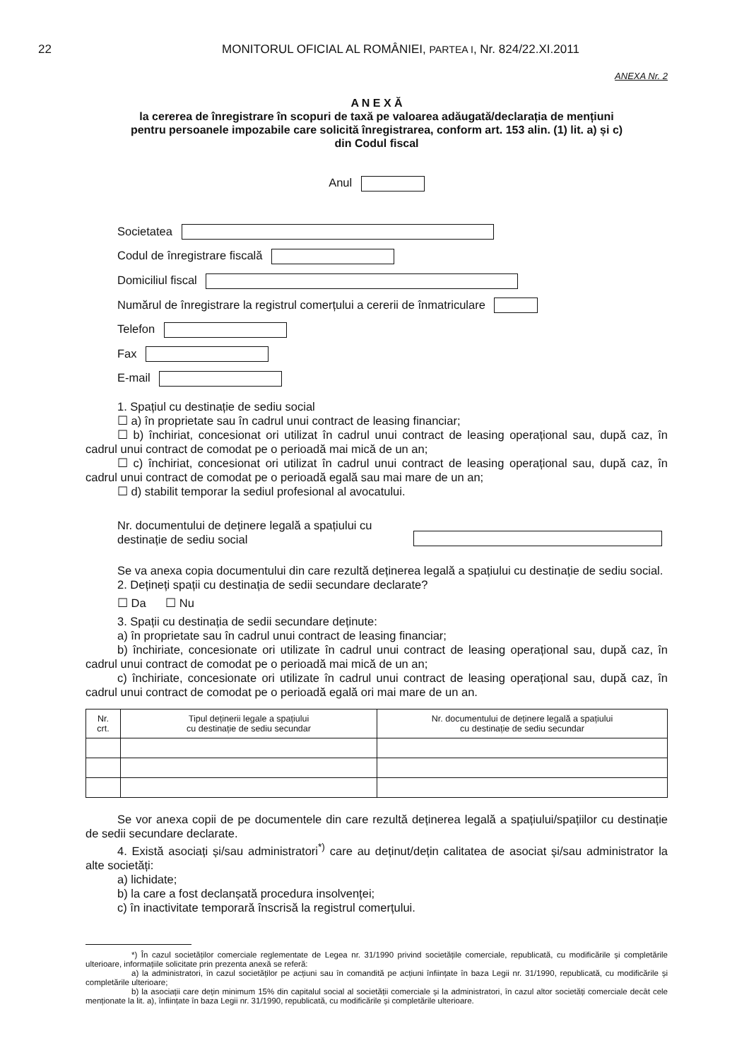22 MONITORUL OFICIAL AL ROMÂNIEI, PARTEA I, Nr. 824/22.XI.2011
ANEXA Nr. 2
A N E X Ă
la cererea de înregistrare în scopuri de taxă pe valoarea adăugată/declarația de mențiuni
pentru persoanele impozabile care solicită înregistrarea, conform art. 153 alin. (1) lit. a) și c)
din Codul fiscal
Anul
Societatea
Codul de înregistrare fiscală
Domiciliul fiscal
Numărul de înregistrare la registrul comerțului a cererii de înmatriculare
Telefon
Fax
E-mail
1. Spațiul cu destinație de sediu social
☐ a) în proprietate sau în cadrul unui contract de leasing financiar;
☐ b) închiriat, concesionat ori utilizat în cadrul unui contract de leasing operațional sau, după caz, în cadrul unui contract de comodat pe o perioadă mai mică de un an;
☐ c) închiriat, concesionat ori utilizat în cadrul unui contract de leasing operațional sau, după caz, în cadrul unui contract de comodat pe o perioadă egală sau mai mare de un an;
☐ d) stabilit temporar la sediul profesional al avocatului.
Nr. documentului de deținere legală a spațiului cu
destinație de sediu social
Se va anexa copia documentului din care rezultă deținerea legală a spațiului cu destinație de sediu social.
2. Dețineți spații cu destinația de sedii secundare declarate?
☐ Da ☐ Nu
3. Spații cu destinația de sedii secundare deținute:
a) în proprietate sau în cadrul unui contract de leasing financiar;
b) închiriate, concesionate ori utilizate în cadrul unui contract de leasing operațional sau, după caz, în cadrul unui contract de comodat pe o perioadă mai mică de un an;
c) închiriate, concesionate ori utilizate în cadrul unui contract de leasing operațional sau, după caz, în cadrul unui contract de comodat pe o perioadă egală ori mai mare de un an.
| Nr. crt. | Tipul deținerii legale a spațiului cu destinație de sediu secundar | Nr. documentului de deținere legală a spațiului cu destinație de sediu secundar |
| --- | --- | --- |
Se vor anexa copii de pe documentele din care rezultă deținerea legală a spațiului/spațiilor cu destinație de sedii secundare declarate.
4. Există asociați și/sau administratori<sup>*)</sup> care au deținut/dețin calitatea de asociat și/sau administrator la alte societăți:
a) lichidate;
b) la care a fost declanșată procedura insolvenței;
c) în inactivitate temporară înscrisă la registrul comerțului.
*) În cazul societăților comerciale reglementate de Legea nr. 31/1990 privind societățile comerciale, republicată, cu modificările și completările ulterioare, informațiile solicitate prin prezenta anexă se referă:
a) la administratori, în cazul societăților pe acțiuni sau în comandită pe acțiuni înființate în baza Legii nr. 31/1990, republicată, cu modificările și completările ulterioare;
b) la asociații care dețin minimum 15% din capitalul social al societății comerciale și la administratori, în cazul altor societăți comerciale decât cele menționate la lit. a), înființate în baza Legii nr. 31/1990, republicată, cu modificările și completările ulterioare.